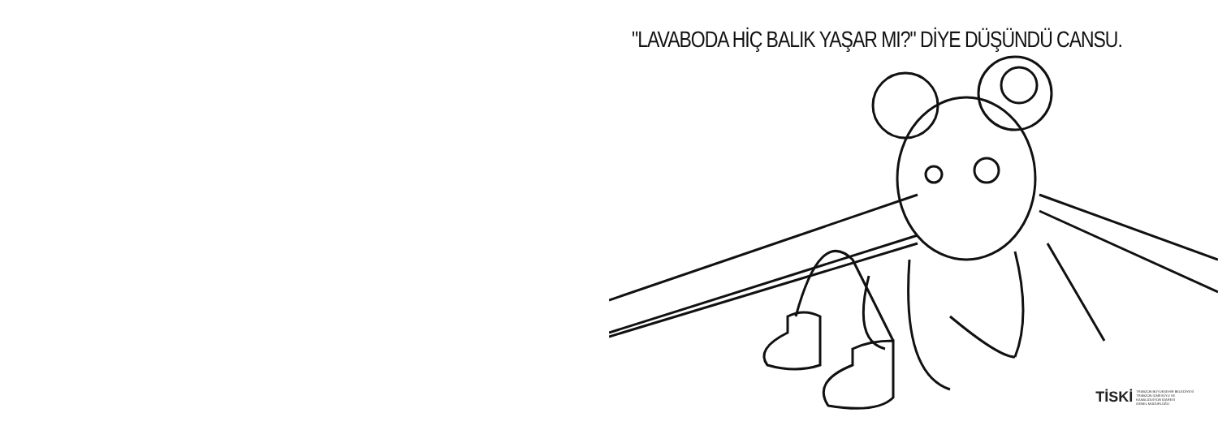"LAVABODA HİÇ BALIK YAŞAR MI?" DİYE DÜŞÜNDÜ CANSU.
TİSKİ
TRABZON BÜYÜKŞEHİR BELEDİYESİ
TRABZON İÇMESUYU VE
KANALİZASYON İDARESİ
GENEL MÜDÜRLÜĞÜ